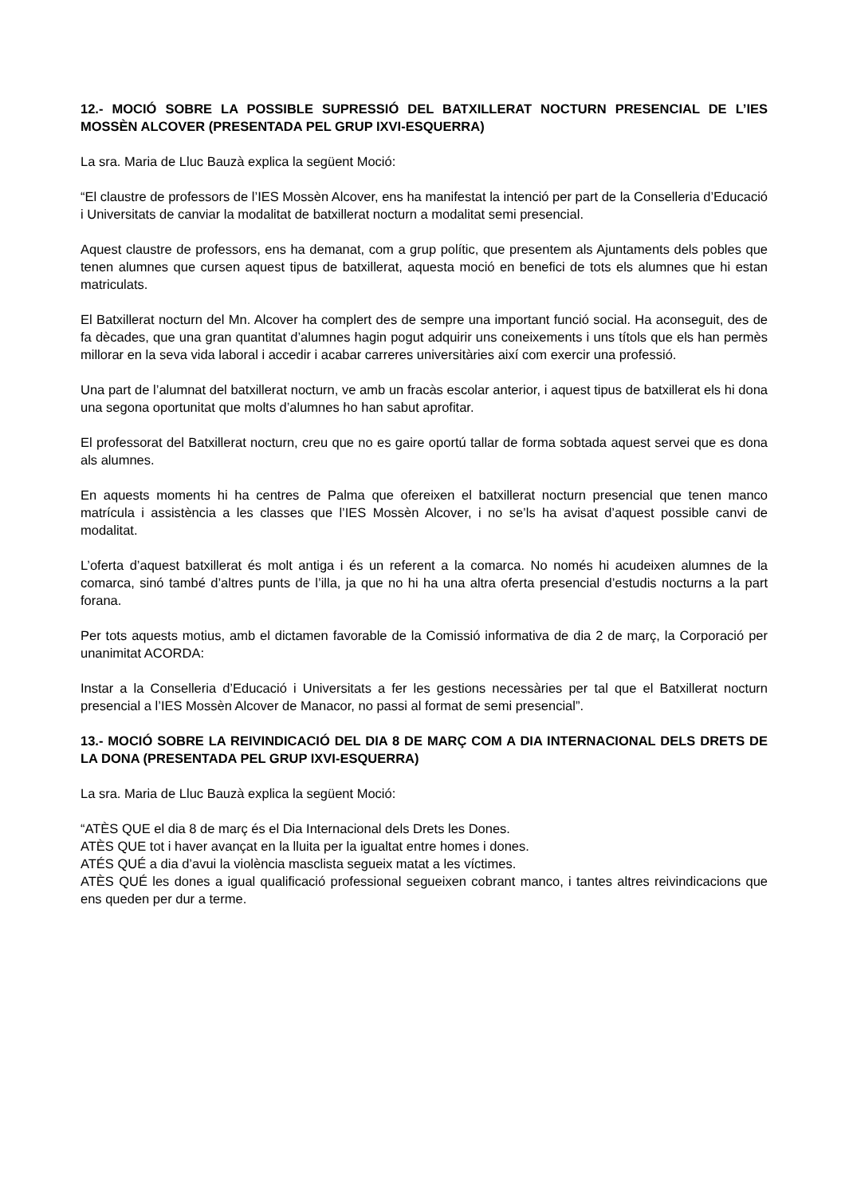12.- MOCIÓ SOBRE LA POSSIBLE SUPRESSIÓ DEL BATXILLERAT NOCTURN PRESENCIAL DE L’IES MOSSÈN ALCOVER (PRESENTADA PEL GRUP IXVI-ESQUERRA)
La sra. Maria de Lluc Bauzà explica la següent Moció:
“El claustre de professors de l’IES Mossèn Alcover, ens ha manifestat la intenció per part de la Conselleria d’Educació i Universitats de canviar la modalitat de batxillerat nocturn a modalitat semi presencial.
Aquest claustre de professors, ens ha demanat, com a grup polític, que presentem als Ajuntaments dels pobles que tenen alumnes que cursen aquest tipus de batxillerat, aquesta moció en benefici de tots els alumnes que hi estan matriculats.
El Batxillerat nocturn del Mn. Alcover ha complert des de sempre una important funció social. Ha aconseguit, des de fa dècades, que una gran quantitat d’alumnes hagin pogut adquirir uns coneixements i uns títols que els han permès millorar en la seva vida laboral i accedir i acabar carreres universitàries així com exercir una professió.
Una part de l’alumnat del batxillerat nocturn, ve amb un fracàs escolar anterior, i aquest tipus de batxillerat els hi dona una segona oportunitat que molts d’alumnes ho han sabut aprofitar.
El professorat del Batxillerat nocturn, creu que no es gaire oportú tallar de forma sobtada aquest servei que es dona als alumnes.
En aquests moments hi ha centres de Palma que ofereixen el batxillerat nocturn presencial que tenen manco matrícula i assistència a les classes que l’IES Mossèn Alcover, i no se’ls ha avisat d’aquest possible canvi de modalitat.
L’oferta d’aquest batxillerat és molt antiga i és un referent a la comarca. No només hi acudeixen alumnes de la comarca, sinó també d’altres punts de l’illa, ja que no hi ha una altra oferta presencial d’estudis nocturns a la part forana.
Per tots aquests motius, amb el dictamen favorable de la Comissió informativa de dia 2 de març, la Corporació per unanimitat ACORDA:
Instar a la Conselleria d’Educació i Universitats a fer les gestions necessàries per tal que el Batxillerat nocturn presencial a l’IES Mossèn Alcover de Manacor, no passi al format de semi presencial”.
13.- MOCIÓ SOBRE LA REIVINDICACIÓ DEL DIA 8 DE MARÇ COM A DIA INTERNACIONAL DELS DRETS DE LA DONA (PRESENTADA PEL GRUP IXVI-ESQUERRA)
La sra. Maria de Lluc Bauzà explica la següent Moció:
“ATÈS QUE el dia 8 de març és el Dia Internacional dels Drets les Dones.
ATÈS QUE tot i haver avançat en la lluita per la igualtat entre homes i dones.
ATÉS QUÉ a dia d’avui la violència masclista segueix matat a les víctimes.
ATÈS QUÉ les dones a igual qualificació professional segueixen cobrant manco, i tantes altres reivindicacions que ens queden per dur a terme.